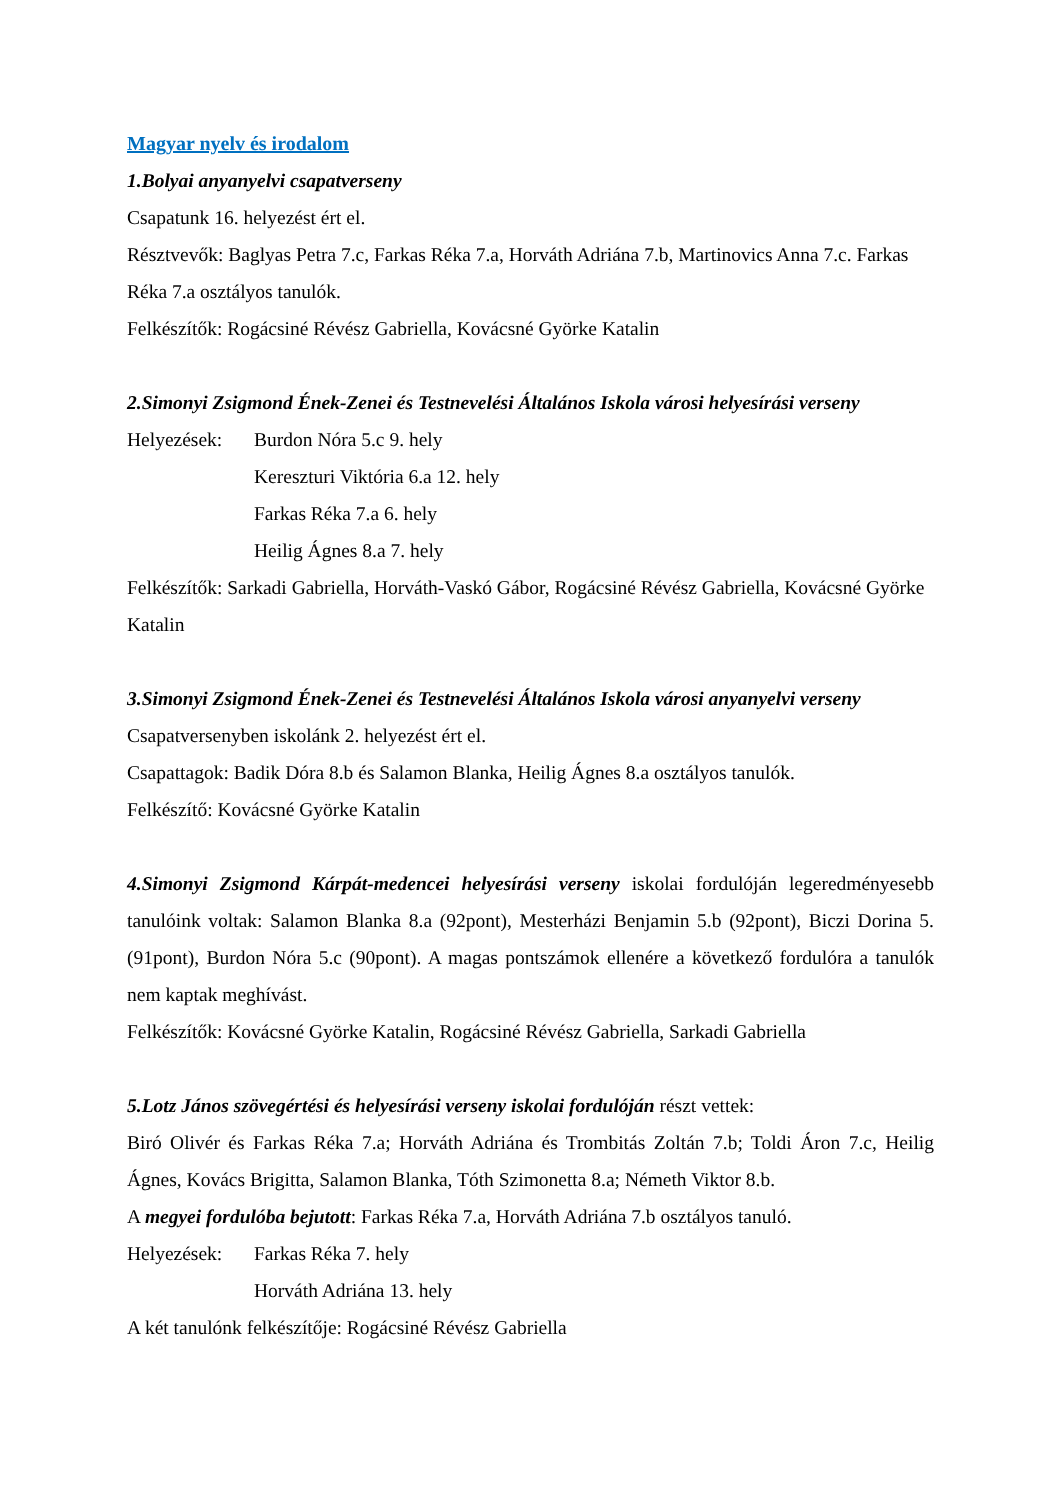Magyar nyelv és irodalom
1.Bolyai anyanyelvi csapatverseny
Csapatunk 16. helyezést ért el.
Résztvevők: Baglyas Petra 7.c, Farkas Réka 7.a, Horváth Adriána 7.b, Martinovics Anna 7.c. Farkas Réka 7.a osztályos tanulók.
Felkészítők: Rogácsiné Révész Gabriella, Kovácsné Györke Katalin
2.Simonyi Zsigmond Ének-Zenei és Testnevelési Általános Iskola városi helyesírási verseny
Helyezések: Burdon Nóra 5.c 9. hely
Kereszturi Viktória 6.a 12. hely
Farkas Réka 7.a 6. hely
Heilig Ágnes 8.a 7. hely
Felkészítők: Sarkadi Gabriella, Horváth-Vaskó Gábor, Rogácsiné Révész Gabriella, Kovácsné Györke Katalin
3.Simonyi Zsigmond Ének-Zenei és Testnevelési Általános Iskola városi anyanyelvi verseny
Csapatversenyben iskolánk 2. helyezést ért el.
Csapattagok: Badik Dóra 8.b és Salamon Blanka, Heilig Ágnes 8.a osztályos tanulók.
Felkészítő: Kovácsné Györke Katalin
4.Simonyi Zsigmond Kárpát-medencei helyesírási verseny iskolai fordulóján legeredményesebb tanulóink voltak: Salamon Blanka 8.a (92pont), Mesterházi Benjamin 5.b (92pont), Biczi Dorina 5. (91pont), Burdon Nóra 5.c (90pont). A magas pontszámok ellenére a következő fordulóra a tanulók nem kaptak meghívást.
Felkészítők: Kovácsné Györke Katalin, Rogácsiné Révész Gabriella, Sarkadi Gabriella
5.Lotz János szövegértési és helyesírási verseny iskolai fordulóján részt vettek:
Biró Olivér és Farkas Réka 7.a; Horváth Adriána és Trombitás Zoltán 7.b; Toldi Áron 7.c, Heilig Ágnes, Kovács Brigitta, Salamon Blanka, Tóth Szimonetta 8.a; Németh Viktor 8.b.
A megyei fordulóba bejutott: Farkas Réka 7.a, Horváth Adriána 7.b osztályos tanuló.
Helyezések: Farkas Réka 7. hely
Horváth Adriána 13. hely
A két tanulónk felkészítője: Rogácsiné Révész Gabriella